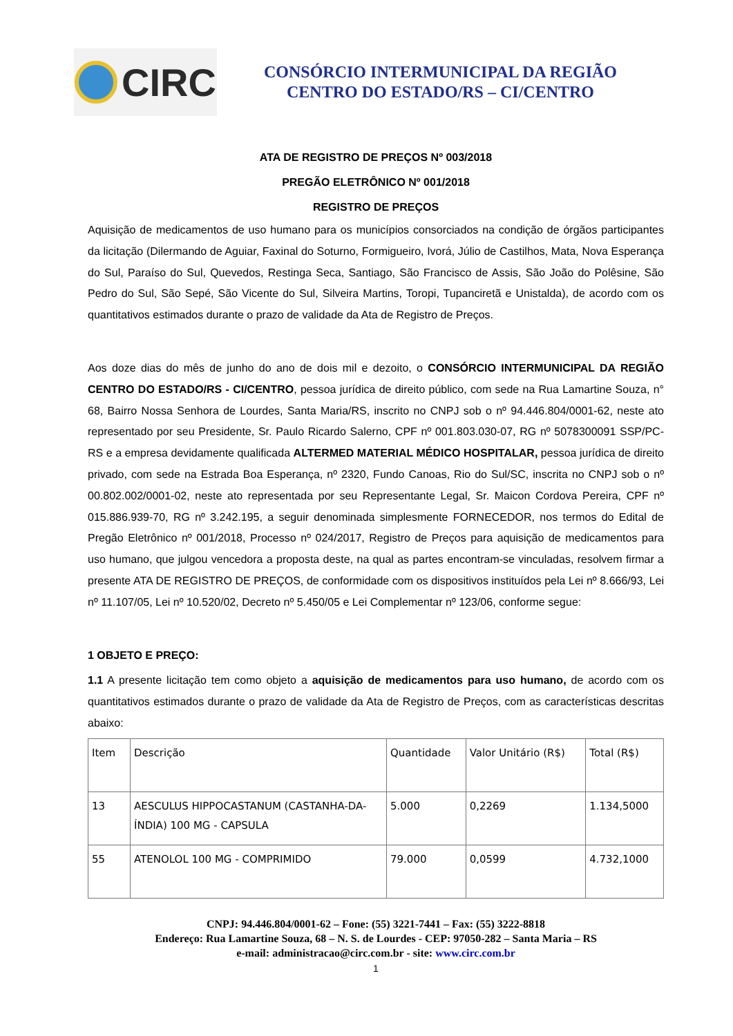CIRC
CONSÓRCIO INTERMUNICIPAL DA REGIÃO
CENTRO DO ESTADO/RS – CI/CENTRO
ATA DE REGISTRO DE PREÇOS Nº 003/2018
PREGÃO ELETRÔNICO Nº 001/2018
REGISTRO DE PREÇOS
Aquisição de medicamentos de uso humano para os municípios consorciados na condição de órgãos participantes da licitação (Dilermando de Aguiar, Faxinal do Soturno, Formigueiro, Ivorá, Júlio de Castilhos, Mata, Nova Esperança do Sul, Paraíso do Sul, Quevedos, Restinga Seca, Santiago, São Francisco de Assis, São João do Polêsine, São Pedro do Sul, São Sepé, São Vicente do Sul, Silveira Martins, Toropi, Tupanciretã e Unistalda), de acordo com os quantitativos estimados durante o prazo de validade da Ata de Registro de Preços.
Aos doze dias do mês de junho do ano de dois mil e dezoito, o CONSÓRCIO INTERMUNICIPAL DA REGIÃO CENTRO DO ESTADO/RS - CI/CENTRO, pessoa jurídica de direito público, com sede na Rua Lamartine Souza, n° 68, Bairro Nossa Senhora de Lourdes, Santa Maria/RS, inscrito no CNPJ sob o nº 94.446.804/0001-62, neste ato representado por seu Presidente, Sr. Paulo Ricardo Salerno, CPF nº 001.803.030-07, RG nº 5078300091 SSP/PC-RS e a empresa devidamente qualificada ALTERMED MATERIAL MÉDICO HOSPITALAR, pessoa jurídica de direito privado, com sede na Estrada Boa Esperança, nº 2320, Fundo Canoas, Rio do Sul/SC, inscrita no CNPJ sob o nº 00.802.002/0001-02, neste ato representada por seu Representante Legal, Sr. Maicon Cordova Pereira, CPF nº 015.886.939-70, RG nº 3.242.195, a seguir denominada simplesmente FORNECEDOR, nos termos do Edital de Pregão Eletrônico nº 001/2018, Processo nº 024/2017, Registro de Preços para aquisição de medicamentos para uso humano, que julgou vencedora a proposta deste, na qual as partes encontram-se vinculadas, resolvem firmar a presente ATA DE REGISTRO DE PREÇOS, de conformidade com os dispositivos instituídos pela Lei nº 8.666/93, Lei nº 11.107/05, Lei nº 10.520/02, Decreto nº 5.450/05 e Lei Complementar nº 123/06, conforme segue:
1 OBJETO E PREÇO:
1.1 A presente licitação tem como objeto a aquisição de medicamentos para uso humano, de acordo com os quantitativos estimados durante o prazo de validade da Ata de Registro de Preços, com as características descritas abaixo:
| Item | Descrição | Quantidade | Valor Unitário (R$) | Total (R$) |
| 13 | AESCULUS HIPPOCASTANUM (CASTANHA-DA-ÍNDIA) 100 MG - CAPSULA | 5.000 | 0,2269 | 1.134,5000 |
| 55 | ATENOLOL 100 MG - COMPRIMIDO | 79.000 | 0,0599 | 4.732,1000 |
CNPJ: 94.446.804/0001-62 – Fone: (55) 3221-7441 – Fax: (55) 3222-8818
Endereço: Rua Lamartine Souza, 68 – N. S. de Lourdes - CEP: 97050-282 – Santa Maria – RS
e-mail: administracao@circ.com.br - site: www.circ.com.br
1